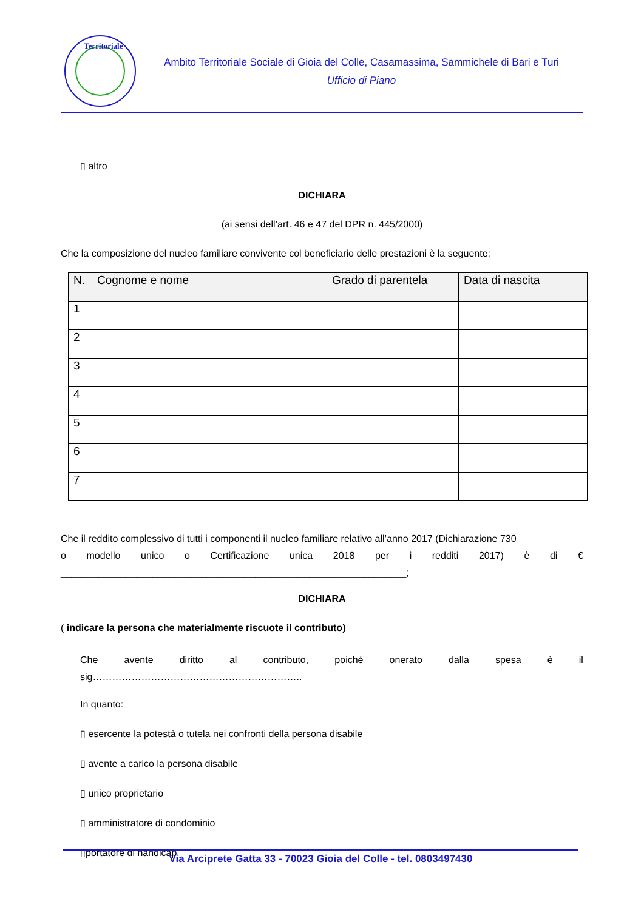Territoriale
Ambito Territoriale Sociale di Gioia del Colle, Casamassima, Sammichele di Bari e Turi
Ufficio di Piano
▯ altro
DICHIARA
(ai sensi dell’art. 46 e 47 del DPR n. 445/2000)
Che la composizione del nucleo familiare convivente col beneficiario delle prestazioni è la seguente:
| N. | Cognome e nome | Grado di parentela | Data di nascita |
| --- | --- | --- | --- |
| 1 | | | |
| 2 | | | |
| 3 | | | |
| 4 | | | |
| 5 | | | |
| 6 | | | |
| 7 | | | |
Che il reddito complessivo di tutti i componenti il nucleo familiare relativo all’anno 2017 (Dichiarazione 730
o modello unico o Certificazione unica 2018 per i redditi 2017) è di €
________________________________________________________________;
DICHIARA
( indicare la persona che materialmente riscuote il contributo)
Che avente diritto al contributo, poiché onerato dalla spesa è il
sig………………………………………………………..
In quanto:
▯ esercente la potestà o tutela nei confronti della persona disabile
▯ avente a carico la persona disabile
▯ unico proprietario
▯ amministratore di condominio
▯portatore di handicap
Via Arciprete Gatta 33 - 70023 Gioia del Colle - tel. 0803497430